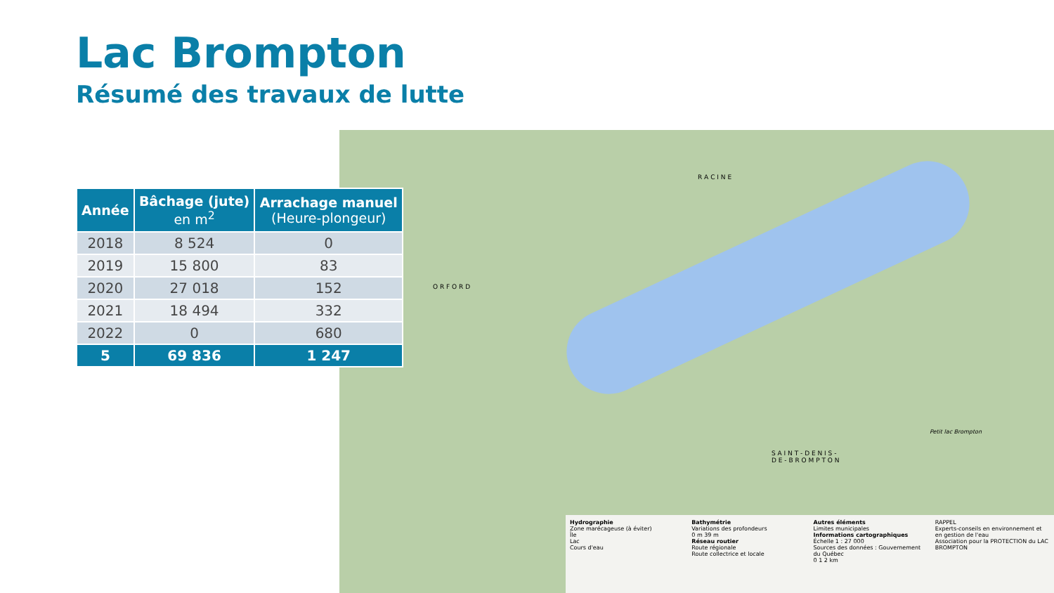Lac Brompton
Résumé des travaux de lutte
| Année | Bâchage (jute) en m<sup>2</sup> | Arrachage manuel (Heure-plongeur) |
| --- | --- | --- |
| 2018 | 8 524 | 0 |
| 2019 | 15 800 | 83 |
| 2020 | 27 018 | 152 |
| 2021 | 18 494 | 332 |
| 2022 | 0 | 680 |
| 5 | 69 836 | 1 247 |
R A C I N E
O R F O R D
S A I N T - D E N I S -
D E - B R O M P T O N
Petit lac Brompton
Hydrographie
Zone marécageuse (à éviter)
Île
Lac
Cours d'eau
Bathymétrie
Variations des profondeurs
0 m 39 m
Réseau routier
Route régionale
Route collectrice et locale
Autres éléments
Limites municipales
Informations cartographiques
Échelle 1 : 27 000
Sources des données : Gouvernement du Québec
0 1 2 km
RAPPEL
Experts-conseils en environnement et en gestion de l'eau
Association pour la PROTECTION du LAC BROMPTON